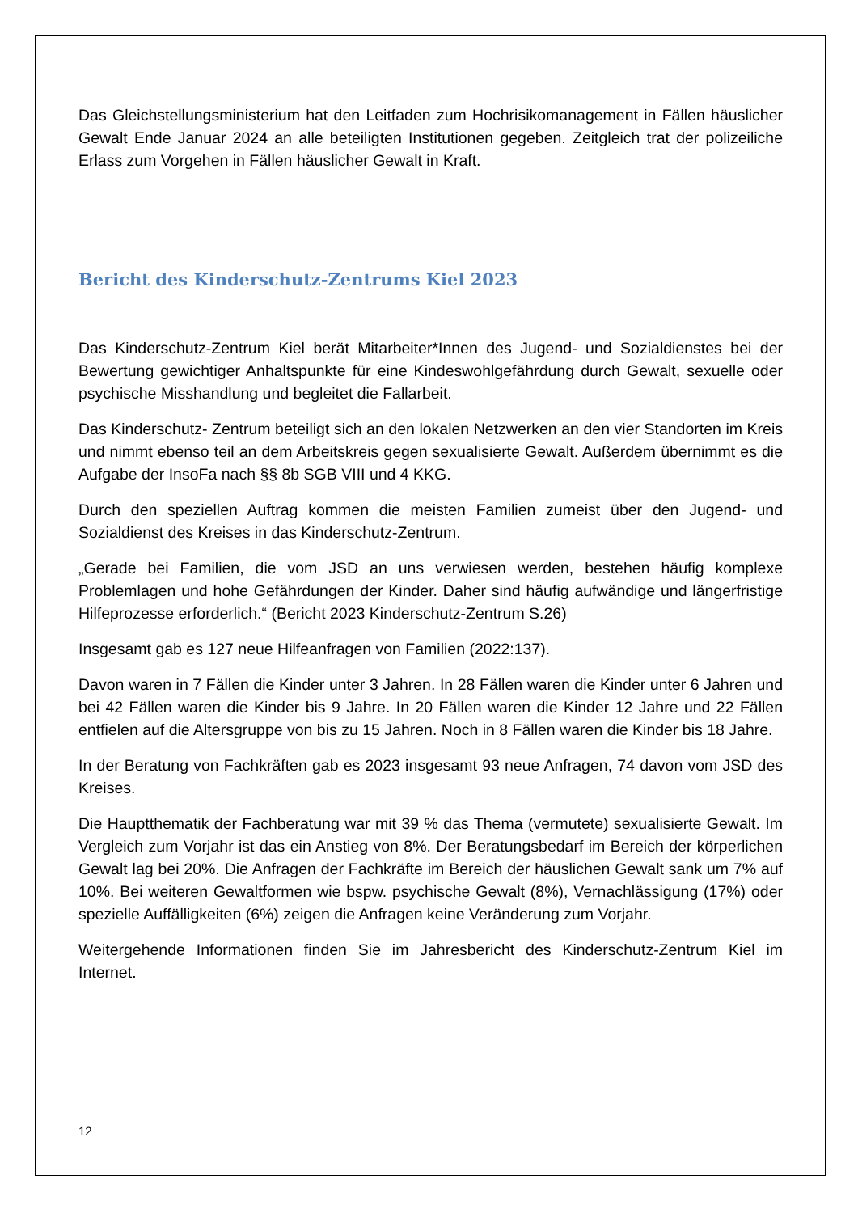Das Gleichstellungsministerium hat den Leitfaden zum Hochrisikomanagement in Fällen häuslicher Gewalt Ende Januar 2024 an alle beteiligten Institutionen gegeben. Zeitgleich trat der polizeiliche Erlass zum Vorgehen in Fällen häuslicher Gewalt in Kraft.
Bericht des Kinderschutz-Zentrums Kiel 2023
Das Kinderschutz-Zentrum Kiel berät Mitarbeiter*Innen des Jugend- und Sozialdienstes bei der Bewertung gewichtiger Anhaltspunkte für eine Kindeswohlgefährdung durch Gewalt, sexuelle oder psychische Misshandlung und begleitet die Fallarbeit.
Das Kinderschutz- Zentrum beteiligt sich an den lokalen Netzwerken an den vier Standorten im Kreis und nimmt ebenso teil an dem Arbeitskreis gegen sexualisierte Gewalt. Außerdem übernimmt es die Aufgabe der InsoFa nach §§ 8b SGB VIII und 4 KKG.
Durch den speziellen Auftrag kommen die meisten Familien zumeist über den Jugend- und Sozialdienst des Kreises in das Kinderschutz-Zentrum.
„Gerade bei Familien, die vom JSD an uns verwiesen werden, bestehen häufig komplexe Problemlagen und hohe Gefährdungen der Kinder. Daher sind häufig aufwändige und längerfristige Hilfeprozesse erforderlich.“ (Bericht 2023 Kinderschutz-Zentrum S.26)
Insgesamt gab es 127 neue Hilfeanfragen von Familien (2022:137).
Davon waren in 7 Fällen die Kinder unter 3 Jahren. In 28 Fällen waren die Kinder unter 6 Jahren und bei 42 Fällen waren die Kinder bis 9 Jahre. In 20 Fällen waren die Kinder 12 Jahre und 22 Fällen entfielen auf die Altersgruppe von bis zu 15 Jahren. Noch in 8 Fällen waren die Kinder bis 18 Jahre.
In der Beratung von Fachkräften gab es 2023 insgesamt 93 neue Anfragen, 74 davon vom JSD des Kreises.
Die Hauptthematik der Fachberatung war mit 39 % das Thema (vermutete) sexualisierte Gewalt. Im Vergleich zum Vorjahr ist das ein Anstieg von 8%. Der Beratungsbedarf im Bereich der körperlichen Gewalt lag bei 20%. Die Anfragen der Fachkräfte im Bereich der häuslichen Gewalt sank um 7% auf 10%. Bei weiteren Gewaltformen wie bspw. psychische Gewalt (8%), Vernachlässigung (17%) oder spezielle Auffälligkeiten (6%) zeigen die Anfragen keine Veränderung zum Vorjahr.
Weitergehende Informationen finden Sie im Jahresbericht des Kinderschutz-Zentrum Kiel im Internet.
12